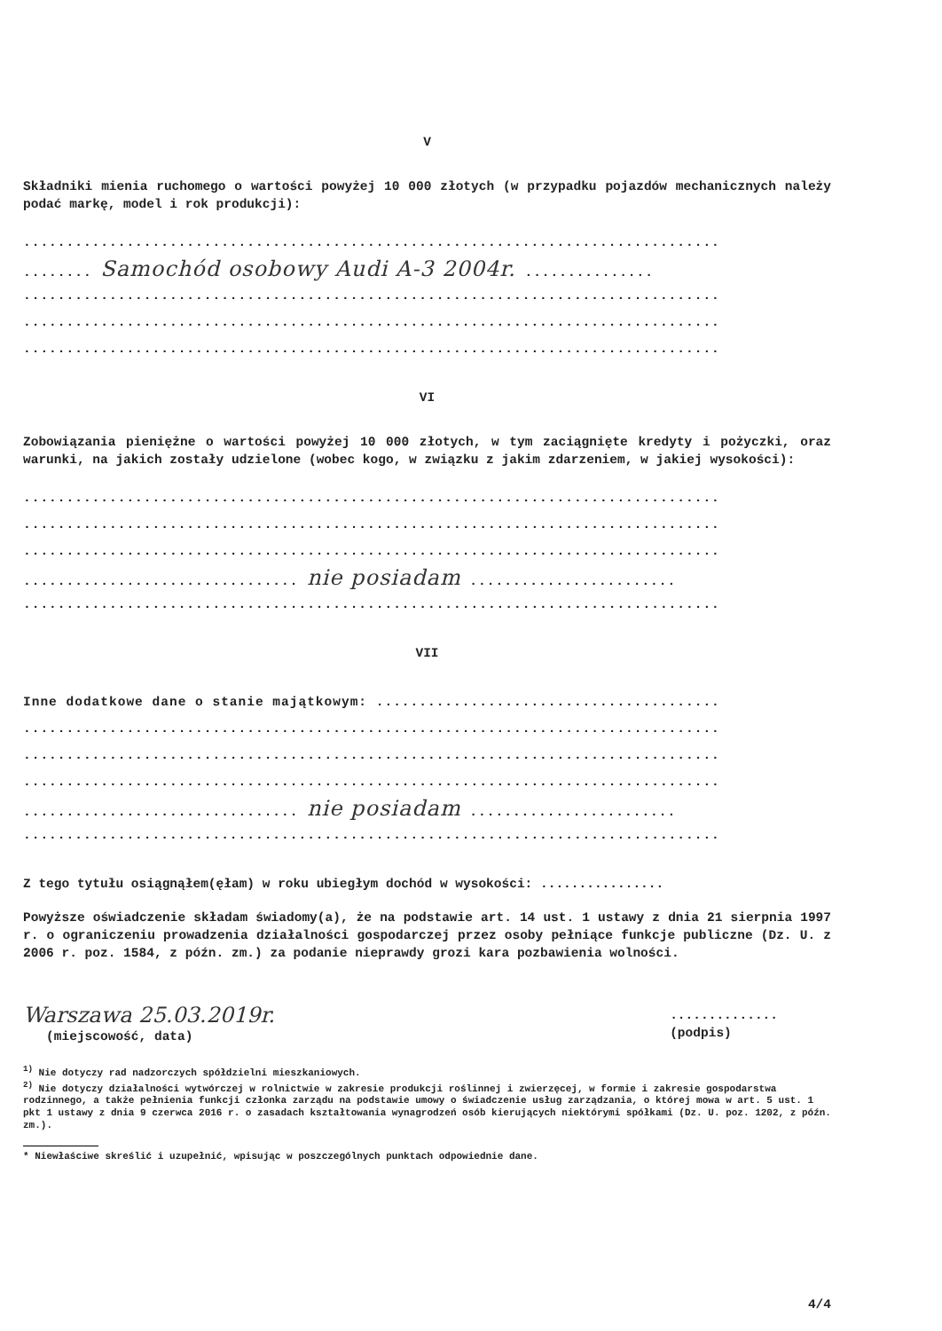V
Składniki mienia ruchomego o wartości powyżej 10 000 złotych (w przypadku pojazdów mechanicznych należy podać markę, model i rok produkcji):
.................................................................................
........ Samochód osobowy Audi A-3 2004r. ...............
.................................................................................
.................................................................................
.................................................................................
VI
Zobowiązania pieniężne o wartości powyżej 10 000 złotych, w tym zaciągnięte kredyty i pożyczki, oraz warunki, na jakich zostały udzielone (wobec kogo, w związku z jakim zdarzeniem, w jakiej wysokości):
.................................................................................
.................................................................................
.................................................................................
................................ nie posiadam ........................
.................................................................................
VII
Inne dodatkowe dane o stanie majątkowym: ........................................
.................................................................................
.................................................................................
.................................................................................
................................ nie posiadam ........................
.................................................................................
Z tego tytułu osiągnąłem(ęłam) w roku ubiegłym dochód w wysokości: ................
Powyższe oświadczenie składam świadomy(a), że na podstawie art. 14 ust. 1 ustawy z dnia 21 sierpnia 1997 r. o ograniczeniu prowadzenia działalności gospodarczej przez osoby pełniące funkcje publiczne (Dz. U. z 2006 r. poz. 1584, z późn. zm.) za podanie nieprawdy grozi kara pozbawienia wolności.
Warszawa 25.03.2019r.
(miejscowość, data)
..............
(podpis)
<sup>1)</sup> Nie dotyczy rad nadzorczych spółdzielni mieszkaniowych.
<sup>2)</sup> Nie dotyczy działalności wytwórczej w rolnictwie w zakresie produkcji roślinnej i zwierzęcej, w formie i zakresie gospodarstwa rodzinnego, a także pełnienia funkcji członka zarządu na podstawie umowy o świadczenie usług zarządzania, o której mowa w art. 5 ust. 1 pkt 1 ustawy z dnia 9 czerwca 2016 r. o zasadach kształtowania wynagrodzeń osób kierujących niektórymi spółkami (Dz. U. poz. 1202, z późn. zm.).
* Niewłaściwe skreślić i uzupełnić, wpisując w poszczególnych punktach odpowiednie dane.
4/4